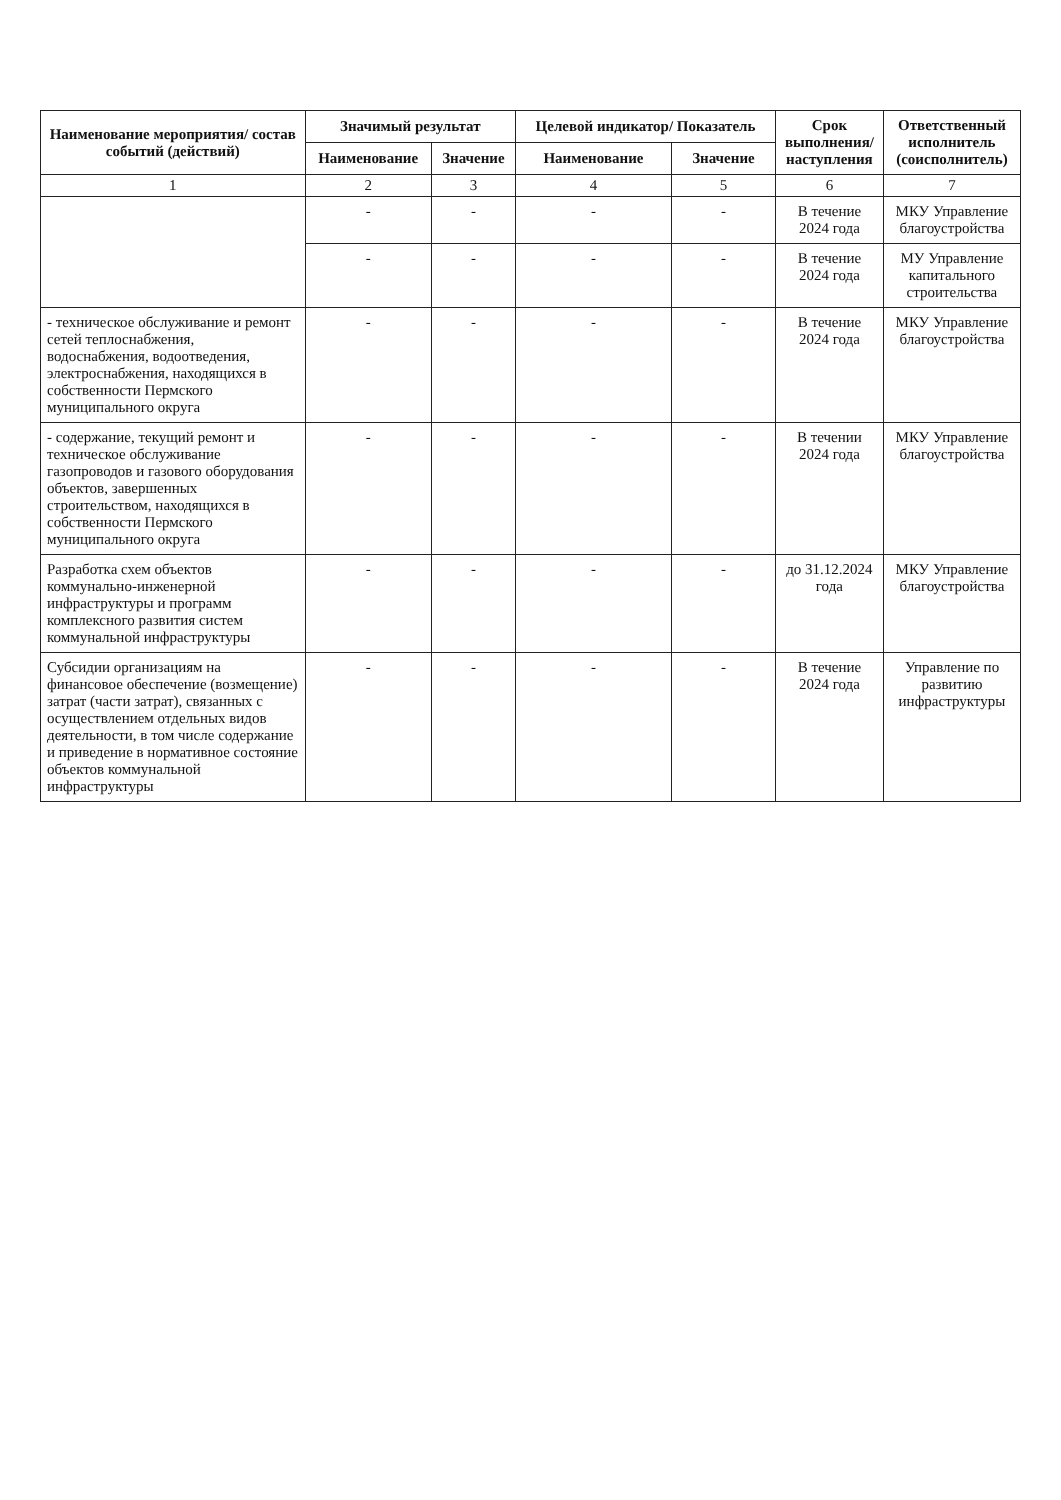| Наименование мероприятия/ состав событий (действий) | Значимый результат | | Целевой индикатор/ Показатель | | Срок выполнения/ наступления | Ответственный исполнитель (соисполнитель) |
| --- | --- | --- | --- | --- | --- | --- |
| | Наименование | Значение | Наименование | Значение | | |
| 1 | 2 | 3 | 4 | 5 | 6 | 7 |
| | - | - | - | - | В течение 2024 года | МКУ Управление благоустройства |
| | - | - | - | - | В течение 2024 года | МУ Управление капитального строительства |
| - техническое обслуживание и ремонт сетей теплоснабжения, водоснабжения, водоотведения, электроснабжения, находящихся в собственности Пермского муниципального округа | - | - | - | - | В течение 2024 года | МКУ Управление благоустройства |
| - содержание, текущий ремонт и техническое обслуживание газопроводов и газового оборудования объектов, завершенных строительством, находящихся в собственности Пермского муниципального округа | - | - | - | - | В течении 2024 года | МКУ Управление благоустройства |
| Разработка схем объектов коммунально-инженерной инфраструктуры и программ комплексного развития систем коммунальной инфраструктуры | - | - | - | - | до 31.12.2024 года | МКУ Управление благоустройства |
| Субсидии организациям на финансовое обеспечение (возмещение) затрат (части затрат), связанных с осуществлением отдельных видов деятельности, в том числе содержание и приведение в нормативное состояние объектов коммунальной инфраструктуры | - | - | - | - | В течение 2024 года | Управление по развитию инфраструктуры |